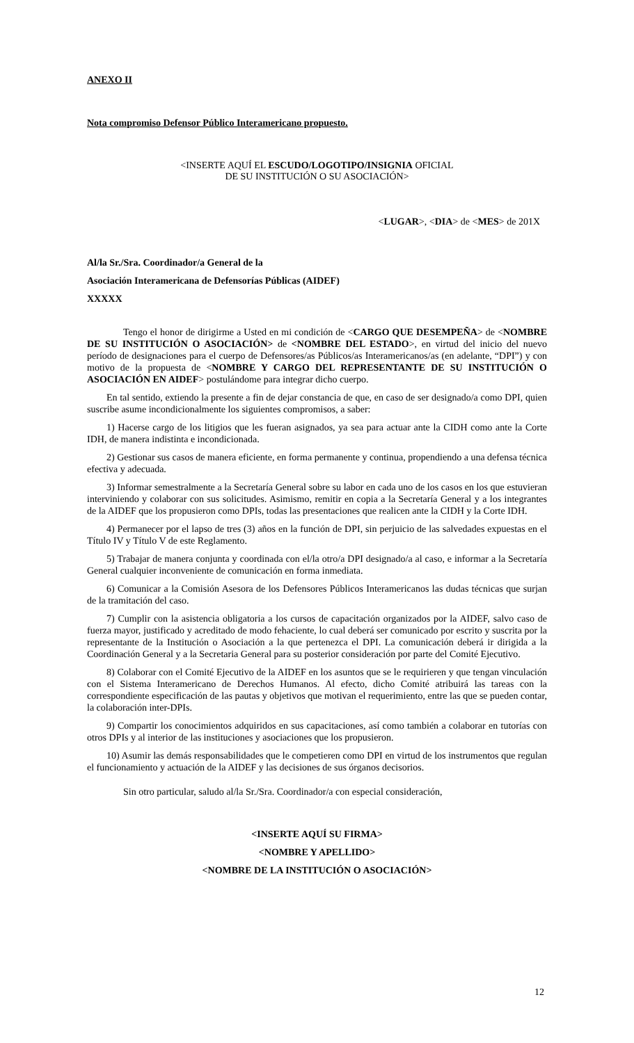ANEXO II
Nota compromiso Defensor Público Interamericano propuesto.
<INSERTE AQUÍ EL ESCUDO/LOGOTIPO/INSIGNIA OFICIAL
DE SU INSTITUCIÓN O SU ASOCIACIÓN>
<LUGAR>, <DIA> de <MES> de 201X
Al/la Sr./Sra. Coordinador/a General de la
Asociación Interamericana de Defensorías Públicas (AIDEF)
XXXXX
Tengo el honor de dirigirme a Usted en mi condición de <CARGO QUE DESEMPEÑA> de <NOMBRE DE SU INSTITUCIÓN O ASOCIACIÓN> de <NOMBRE DEL ESTADO>, en virtud del inicio del nuevo período de designaciones para el cuerpo de Defensores/as Públicos/as Interamericanos/as (en adelante, “DPI”) y con motivo de la propuesta de <NOMBRE Y CARGO DEL REPRESENTANTE DE SU INSTITUCIÓN O ASOCIACIÓN EN AIDEF> postulándome para integrar dicho cuerpo.
En tal sentido, extiendo la presente a fin de dejar constancia de que, en caso de ser designado/a como DPI, quien suscribe asume incondicionalmente los siguientes compromisos, a saber:
1) Hacerse cargo de los litigios que les fueran asignados, ya sea para actuar ante la CIDH como ante la Corte IDH, de manera indistinta e incondicionada.
2) Gestionar sus casos de manera eficiente, en forma permanente y continua, propendiendo a una defensa técnica efectiva y adecuada.
3) Informar semestralmente a la Secretaría General sobre su labor en cada uno de los casos en los que estuvieran interviniendo y colaborar con sus solicitudes. Asimismo, remitir en copia a la Secretaría General y a los integrantes de la AIDEF que los propusieron como DPIs, todas las presentaciones que realicen ante la CIDH y la Corte IDH.
4) Permanecer por el lapso de tres (3) años en la función de DPI, sin perjuicio de las salvedades expuestas en el Título IV y Título V de este Reglamento.
5) Trabajar de manera conjunta y coordinada con el/la otro/a DPI designado/a al caso, e informar a la Secretaría General cualquier inconveniente de comunicación en forma inmediata.
6) Comunicar a la Comisión Asesora de los Defensores Públicos Interamericanos las dudas técnicas que surjan de la tramitación del caso.
7) Cumplir con la asistencia obligatoria a los cursos de capacitación organizados por la AIDEF, salvo caso de fuerza mayor, justificado y acreditado de modo fehaciente, lo cual deberá ser comunicado por escrito y suscrita por la representante de la Institución o Asociación a la que pertenezca el DPI. La comunicación deberá ir dirigida a la Coordinación General y a la Secretaria General para su posterior consideración por parte del Comité Ejecutivo.
8) Colaborar con el Comité Ejecutivo de la AIDEF en los asuntos que se le requirieren y que tengan vinculación con el Sistema Interamericano de Derechos Humanos. Al efecto, dicho Comité atribuirá las tareas con la correspondiente especificación de las pautas y objetivos que motivan el requerimiento, entre las que se pueden contar, la colaboración inter-DPIs.
9) Compartir los conocimientos adquiridos en sus capacitaciones, así como también a colaborar en tutorías con otros DPIs y al interior de las instituciones y asociaciones que los propusieron.
10) Asumir las demás responsabilidades que le competieren como DPI en virtud de los instrumentos que regulan el funcionamiento y actuación de la AIDEF y las decisiones de sus órganos decisorios.
Sin otro particular, saludo al/la Sr./Sra. Coordinador/a con especial consideración,
<INSERTE AQUÍ SU FIRMA>
<NOMBRE Y APELLIDO>
<NOMBRE DE LA INSTITUCIÓN O ASOCIACIÓN>
12